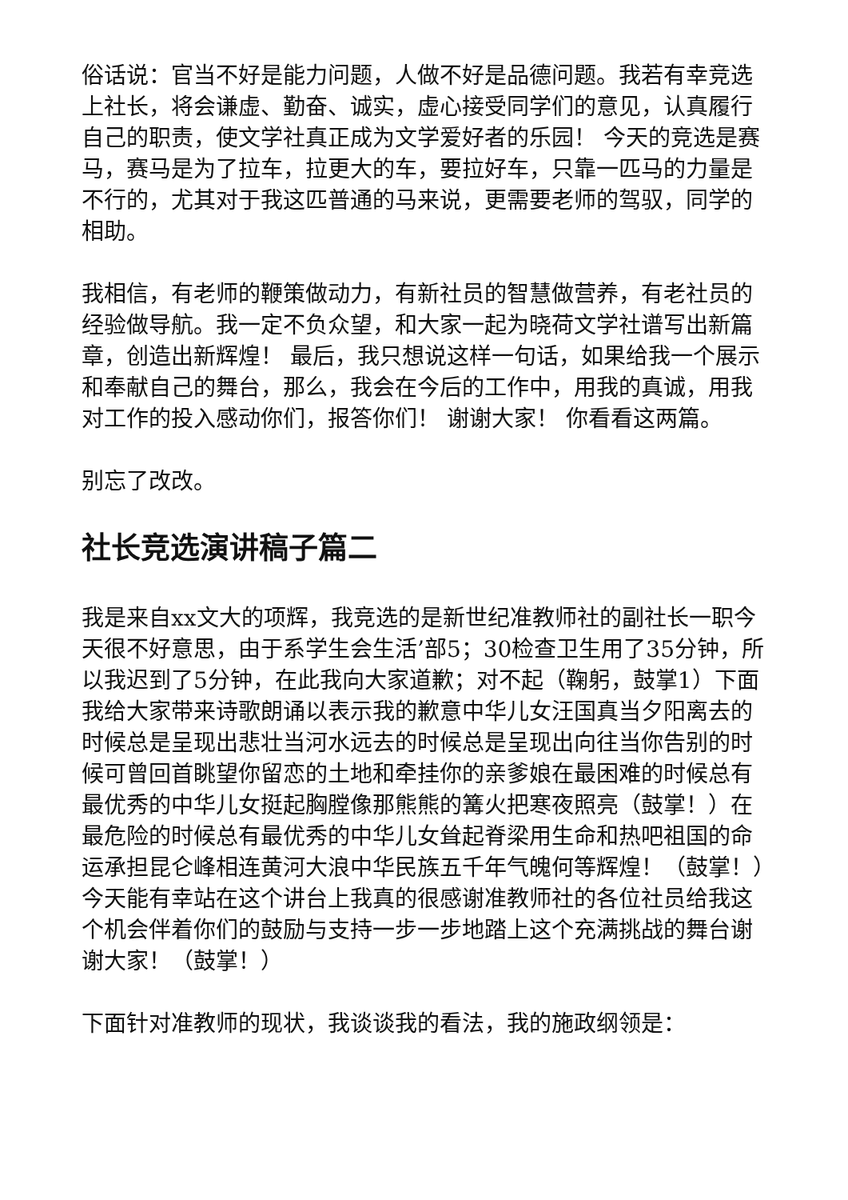俗话说：官当不好是能力问题，人做不好是品德问题。我若有幸竞选上社长，将会谦虚、勤奋、诚实，虚心接受同学们的意见，认真履行自己的职责，使文学社真正成为文学爱好者的乐园！ 今天的竞选是赛马，赛马是为了拉车，拉更大的车，要拉好车，只靠一匹马的力量是不行的，尤其对于我这匹普通的马来说，更需要老师的驾驭，同学的相助。
我相信，有老师的鞭策做动力，有新社员的智慧做营养，有老社员的经验做导航。我一定不负众望，和大家一起为晓荷文学社谱写出新篇章，创造出新辉煌！ 最后，我只想说这样一句话，如果给我一个展示和奉献自己的舞台，那么，我会在今后的工作中，用我的真诚，用我对工作的投入感动你们，报答你们！ 谢谢大家！ 你看看这两篇。
别忘了改改。
社长竞选演讲稿子篇二
我是来自xx文大的项辉，我竞选的是新世纪准教师社的副社长一职今天很不好意思，由于系学生会生活’部5；30检查卫生用了35分钟，所以我迟到了5分钟，在此我向大家道歉；对不起（鞠躬，鼓掌1）下面我给大家带来诗歌朗诵以表示我的歉意中华儿女汪国真当夕阳离去的时候总是呈现出悲壮当河水远去的时候总是呈现出向往当你告别的时候可曾回首眺望你留恋的土地和牵挂你的亲爹娘在最困难的时候总有最优秀的中华儿女挺起胸膛像那熊熊的篝火把寒夜照亮（鼓掌！）在最危险的时候总有最优秀的中华儿女耸起脊梁用生命和热吧祖国的命运承担昆仑峰相连黄河大浪中华民族五千年气魄何等辉煌！（鼓掌！）今天能有幸站在这个讲台上我真的很感谢准教师社的各位社员给我这个机会伴着你们的鼓励与支持一步一步地踏上这个充满挑战的舞台谢谢大家！（鼓掌！）
下面针对准教师的现状，我谈谈我的看法，我的施政纲领是：